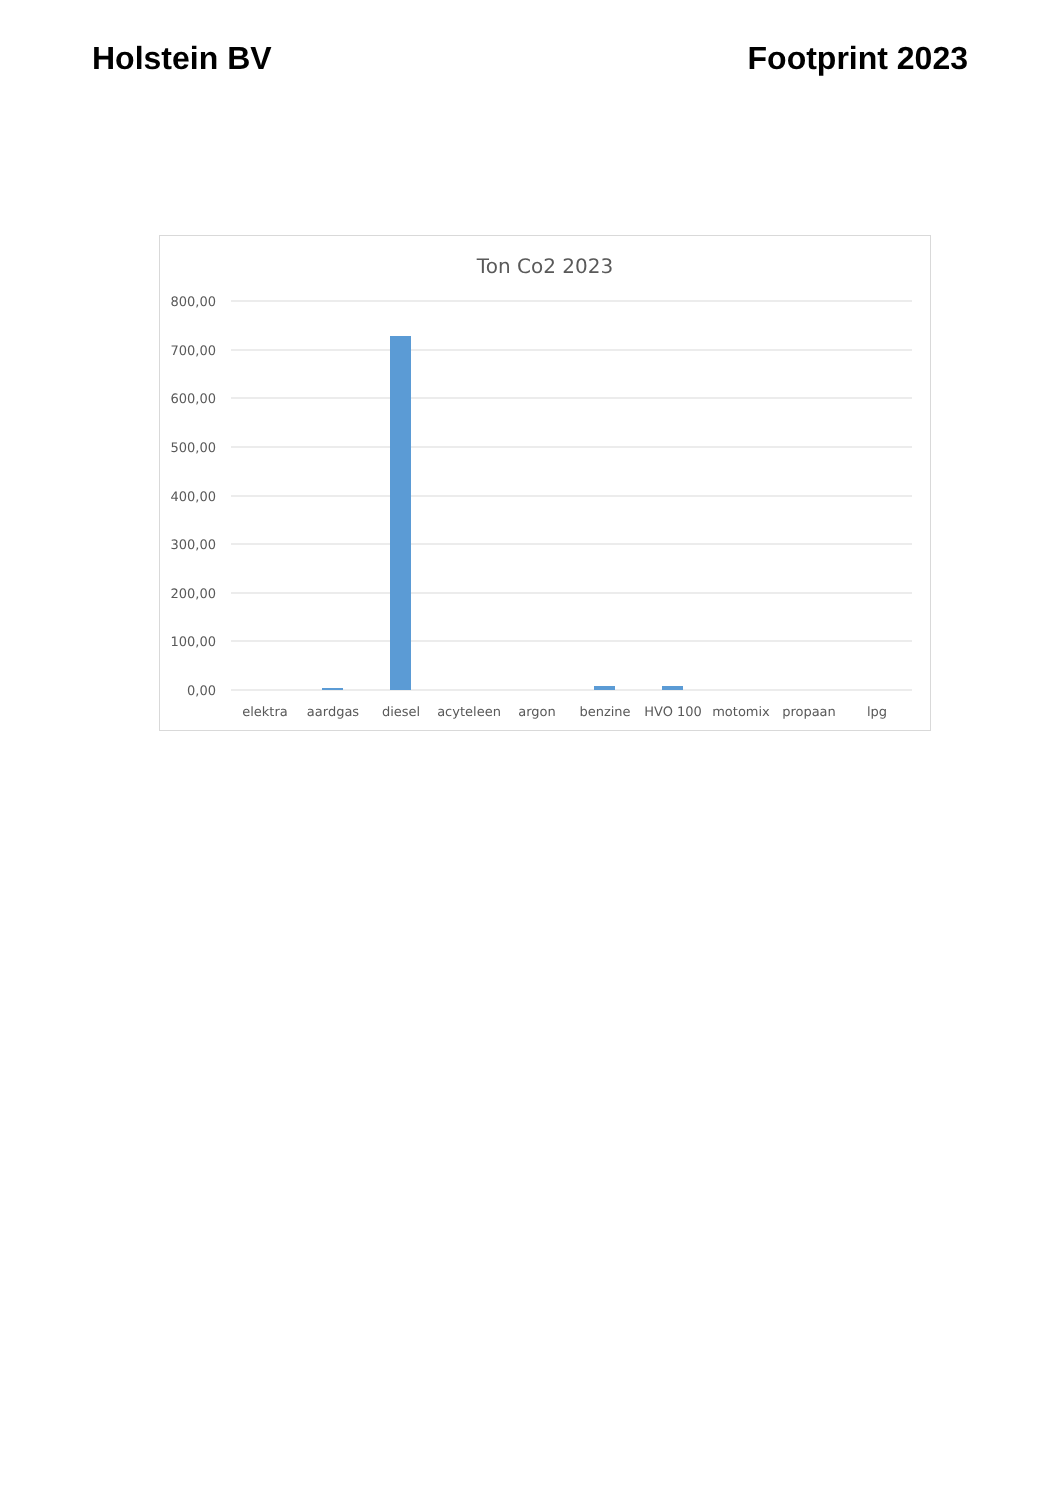Holstein BV Footprint 2023
Ton Co2 2023
800,00
700,00
600,00
500,00
400,00
300,00
200,00
100,00
0,00
elektra
aardgas
diesel
acyteleen
argon
benzine
HVO 100
motomix
propaan
lpg